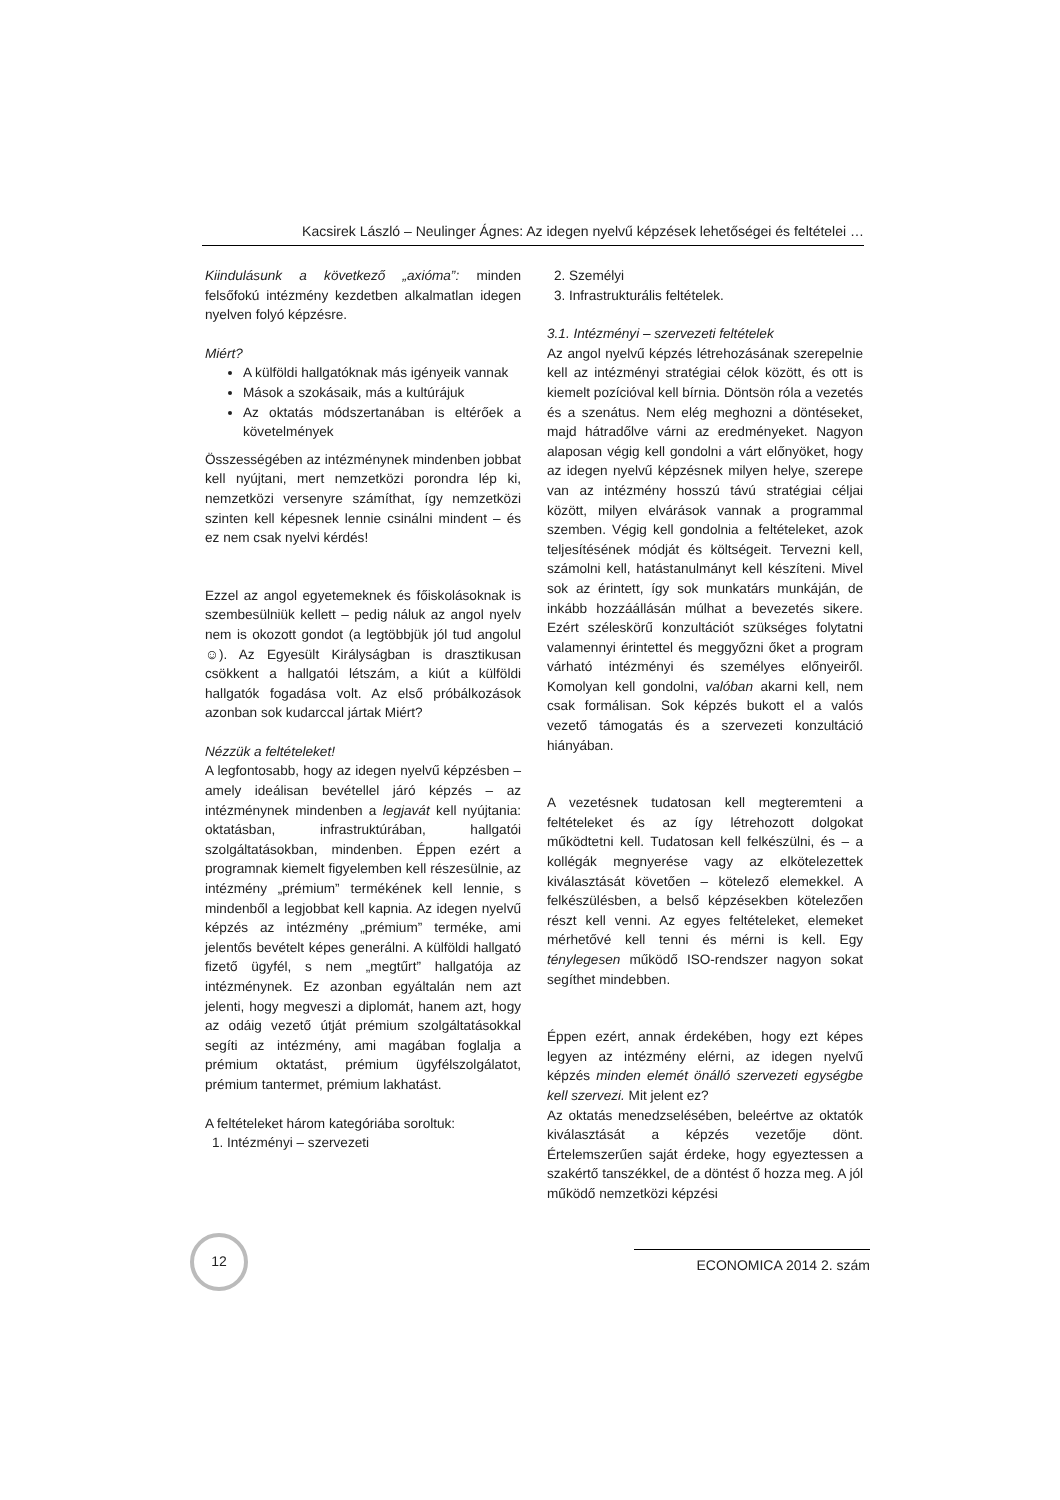Kacsirek László – Neulinger Ágnes: Az idegen nyelvű képzések lehetőségei és feltételei …
Kiindulásunk a következő „axióma”: minden felsőfokú intézmény kezdetben alkalmatlan idegen nyelven folyó képzésre.
Miért?
A külföldi hallgatóknak más igényeik vannak
Mások a szokásaik, más a kultúrájuk
Az oktatás módszertanában is eltérőek a követelmények
Összességében az intézménynek mindenben jobbat kell nyújtani, mert nemzetközi porondra lép ki, nemzetközi versenyre számíthat, így nemzetközi szinten kell képesnek lennie csinálni mindent – és ez nem csak nyelvi kérdés!
Ezzel az angol egyetemeknek és főiskolásoknak is szembesülniük kellett – pedig náluk az angol nyelv nem is okozott gondot (a legtöbbjük jól tud angolul ☺). Az Egyesült Királyságban is drasztikusan csökkent a hallgatói létszám, a kiút a külföldi hallgatók fogadása volt. Az első próbálkozások azonban sok kudarccal jártak Miért?
Nézzük a feltételeket!
A legfontosabb, hogy az idegen nyelvű képzésben – amely ideálisan bevétellel járó képzés – az intézménynek mindenben a legjavát kell nyújtania: oktatásban, infrastruktúrában, hallgatói szolgáltatásokban, mindenben. Éppen ezért a programnak kiemelt figyelemben kell részesülnie, az intézmény „prémium” termékének kell lennie, s mindenből a legjobbat kell kapnia. Az idegen nyelvű képzés az intézmény „prémium” terméke, ami jelentős bevételt képes generálni. A külföldi hallgató fizető ügyfél, s nem „megtűrt” hallgatója az intézménynek. Ez azonban egyáltalán nem azt jelenti, hogy megveszi a diplomát, hanem azt, hogy az odáig vezető útját prémium szolgáltatásokkal segíti az intézmény, ami magában foglalja a prémium oktatást, prémium ügyfélszolgálatot, prémium tantermet, prémium lakhatást.
A feltételeket három kategóriába soroltuk:
1. Intézményi – szervezeti
2. Személyi
3. Infrastrukturális feltételek.
3.1. Intézményi – szervezeti feltételek
Az angol nyelvű képzés létrehozásának szerepelnie kell az intézményi stratégiai célok között, és ott is kiemelt pozícióval kell bírnia. Döntsön róla a vezetés és a szenátus. Nem elég meghozni a döntéseket, majd hátradőlve várni az eredményeket. Nagyon alaposan végig kell gondolni a várt előnyöket, hogy az idegen nyelvű képzésnek milyen helye, szerepe van az intézmény hosszú távú stratégiai céljai között, milyen elvárások vannak a programmal szemben. Végig kell gondolnia a feltételeket, azok teljesítésének módját és költségeit. Tervezni kell, számolni kell, hatástanulmányt kell készíteni. Mivel sok az érintett, így sok munkatárs munkáján, de inkább hozzáállásán múlhat a bevezetés sikere. Ezért széleskörű konzultációt szükséges folytatni valamennyi érintettel és meggyőzni őket a program várható intézményi és személyes előnyeiről. Komolyan kell gondolni, valóban akarni kell, nem csak formálisan. Sok képzés bukott el a valós vezető támogatás és a szervezeti konzultáció hiányában.
A vezetésnek tudatosan kell megteremteni a feltételeket és az így létrehozott dolgokat működtetni kell. Tudatosan kell felkészülni, és – a kollégák megnyerése vagy az elkötelezettek kiválasztását követően – kötelező elemekkel. A felkészülésben, a belső képzésekben kötelezően részt kell venni. Az egyes feltételeket, elemeket mérhetővé kell tenni és mérni is kell. Egy ténylegesen működő ISO-rendszer nagyon sokat segíthet mindebben.
Éppen ezért, annak érdekében, hogy ezt képes legyen az intézmény elérni, az idegen nyelvű képzés minden elemét önálló szervezeti egységbe kell szervezi. Mit jelent ez?
Az oktatás menedzselésében, beleértve az oktatók kiválasztását a képzés vezetője dönt. Értelemszerűen saját érdeke, hogy egyeztessen a szakértő tanszékkel, de a döntést ő hozza meg. A jól működő nemzetközi képzési
12
ECONOMICA 2014 2. szám